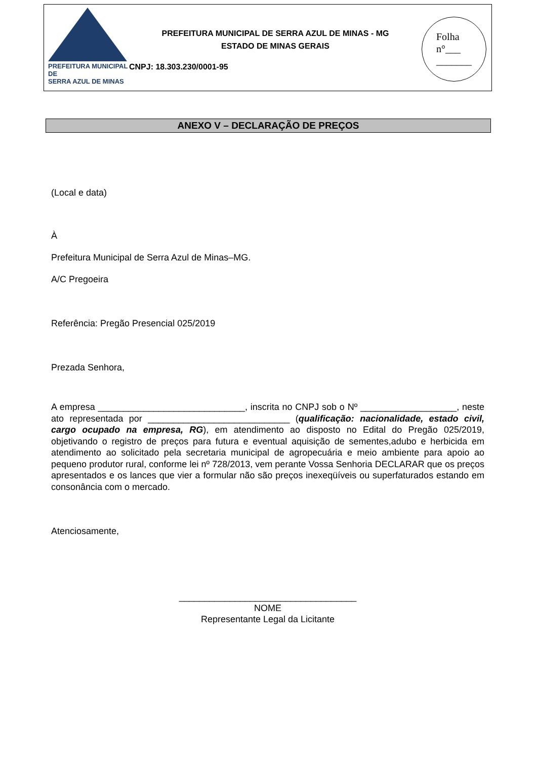PREFEITURA MUNICIPAL DE
SERRA AZUL DE MINAS
PREFEITURA MUNICIPAL DE SERRA AZUL DE MINAS - MG
ESTADO DE MINAS GERAIS
CNPJ: 18.303.230/0001-95
Folha
n°___
_______
ANEXO V – DECLARAÇÃO DE PREÇOS
(Local e data)
À
Prefeitura Municipal de Serra Azul de Minas–MG.
A/C Pregoeira
Referência: Pregão Presencial 025/2019
Prezada Senhora,
A empresa _____________________________, inscrita no CNPJ sob o Nº ___________________, neste ato representada por ____________________________ (qualificação: nacionalidade, estado civil, cargo ocupado na empresa, RG), em atendimento ao disposto no Edital do Pregão 025/2019, objetivando o registro de preços para futura e eventual aquisição de sementes,adubo e herbicida em atendimento ao solicitado pela secretaria municipal de agropecuária e meio ambiente para apoio ao pequeno produtor rural, conforme lei nº 728/2013, vem perante Vossa Senhoria DECLARAR que os preços apresentados e os lances que vier a formular não são preços inexeqüíveis ou superfaturados estando em consonância com o mercado.
Atenciosamente,
___________________________________
NOME
Representante Legal da Licitante